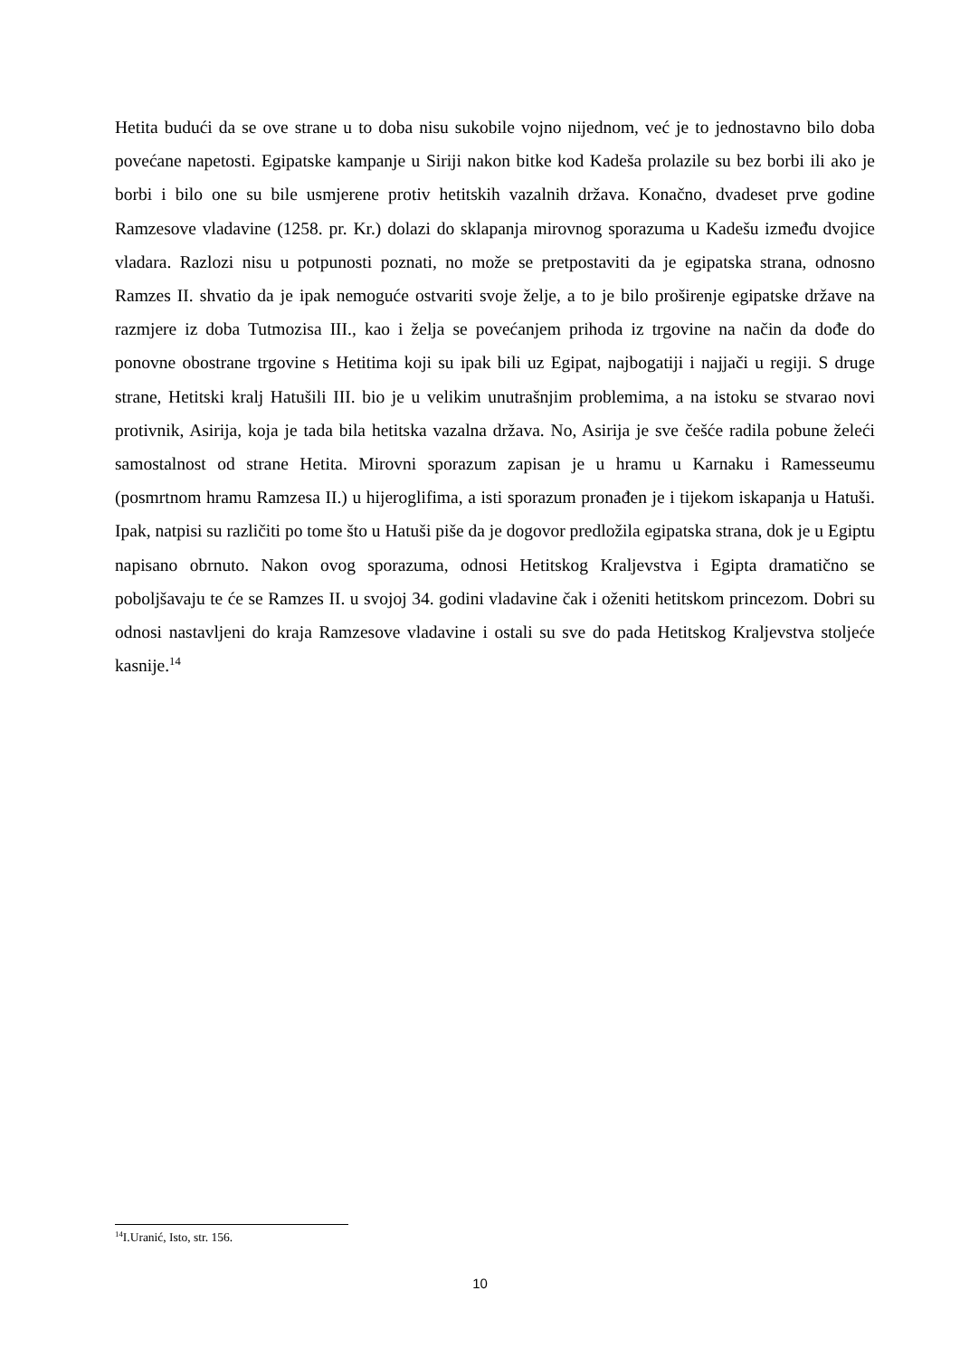Hetita budući da se ove strane u to doba nisu sukobile vojno nijednom, već je to jednostavno bilo doba povećane napetosti. Egipatske kampanje u Siriji nakon bitke kod Kadeša prolazile su bez borbi ili ako je borbi i bilo one su bile usmjerene protiv hetitskih vazalnih država. Konačno, dvadeset prve godine Ramzesove vladavine (1258. pr. Kr.) dolazi do sklapanja mirovnog sporazuma u Kadešu između dvojice vladara. Razlozi nisu u potpunosti poznati, no može se pretpostaviti da je egipatska strana, odnosno Ramzes II. shvatio da je ipak nemoguće ostvariti svoje želje, a to je bilo proširenje egipatske države na razmjere iz doba Tutmozisa III., kao i želja se povećanjem prihoda iz trgovine na način da dođe do ponovne obostrane trgovine s Hetitima koji su ipak bili uz Egipat, najbogatiji i najjači u regiji. S druge strane, Hetitski kralj Hatušili III. bio je u velikim unutrašnjim problemima, a na istoku se stvarao novi protivnik, Asirija, koja je tada bila hetitska vazalna država. No, Asirija je sve češće radila pobune želeći samostalnost od strane Hetita. Mirovni sporazum zapisan je u hramu u Karnaku i Ramesseumu (posmrtnom hramu Ramzesa II.) u hijeroglifima, a isti sporazum pronađen je i tijekom iskapanja u Hatuši. Ipak, natpisi su različiti po tome što u Hatuši piše da je dogovor predložila egipatska strana, dok je u Egiptu napisano obrnuto. Nakon ovog sporazuma, odnosi Hetitskog Kraljevstva i Egipta dramatično se poboljšavaju te će se Ramzes II. u svojoj 34. godini vladavine čak i oženiti hetitskom princezom. Dobri su odnosi nastavljeni do kraja Ramzesove vladavine i ostali su sve do pada Hetitskog Kraljevstva stoljeće kasnije.<sup>14</sup>
<sup>14</sup> I.Uranić, Isto, str. 156.
10